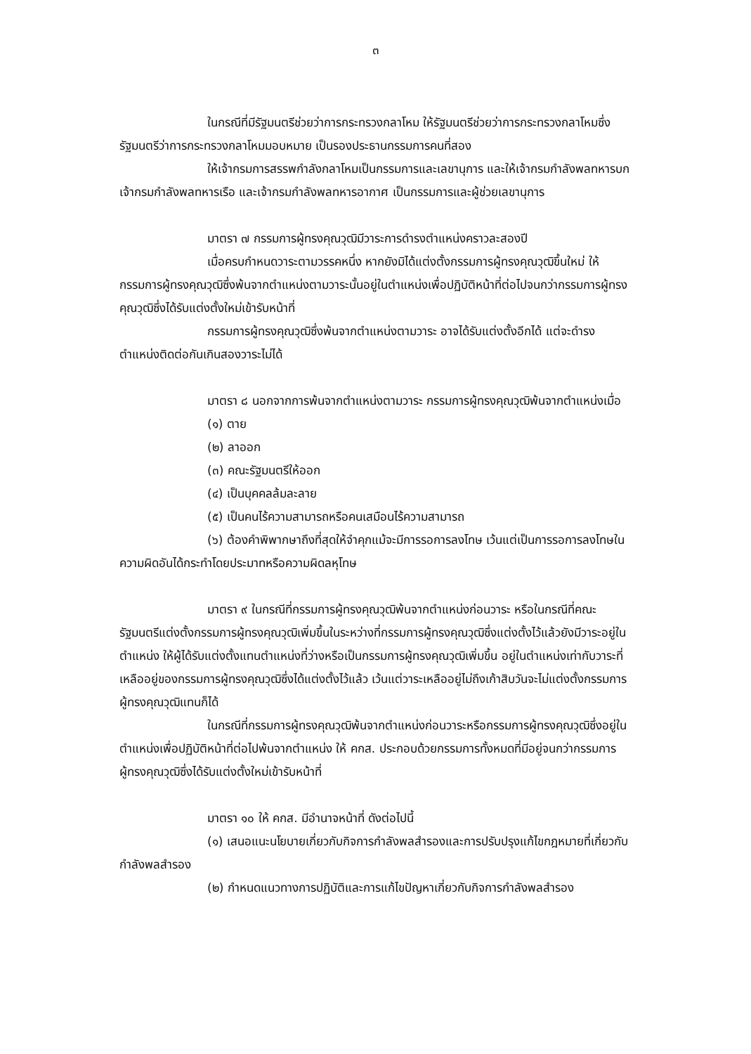๓
ในกรณีที่มีรัฐมนตรีช่วยว่าการกระทรวงกลาโหม ให้รัฐมนตรีช่วยว่าการกระทรวงกลาโหมซึ่งรัฐมนตรีว่าการกระทรวงกลาโหมมอบหมาย เป็นรองประธานกรรมการคนที่สอง
ให้เจ้ากรมการสรรพกำลังกลาโหมเป็นกรรมการและเลขานุการ และให้เจ้ากรมกำลังพลทหารบก เจ้ากรมกำลังพลทหารเรือ และเจ้ากรมกำลังพลทหารอากาศ เป็นกรรมการและผู้ช่วยเลขานุการ
มาตรา ๗ กรรมการผู้ทรงคุณวุฒิมีวาระการดำรงตำแหน่งคราวละสองปี
เมื่อครบกำหนดวาระตามวรรคหนึ่ง หากยังมิได้แต่งตั้งกรรมการผู้ทรงคุณวุฒิขึ้นใหม่ ให้กรรมการผู้ทรงคุณวุฒิซึ่งพ้นจากตำแหน่งตามวาระนั้นอยู่ในตำแหน่งเพื่อปฏิบัติหน้าที่ต่อไปจนกว่ากรรมการผู้ทรงคุณวุฒิซึ่งได้รับแต่งตั้งใหม่เข้ารับหน้าที่
กรรมการผู้ทรงคุณวุฒิซึ่งพ้นจากตำแหน่งตามวาระ อาจได้รับแต่งตั้งอีกได้ แต่จะดำรงตำแหน่งติดต่อกันเกินสองวาระไม่ได้
มาตรา ๘ นอกจากการพ้นจากตำแหน่งตามวาระ กรรมการผู้ทรงคุณวุฒิพ้นจากตำแหน่งเมื่อ
(๑) ตาย
(๒) ลาออก
(๓) คณะรัฐมนตรีให้ออก
(๔) เป็นบุคคลล้มละลาย
(๕) เป็นคนไร้ความสามารถหรือคนเสมือนไร้ความสามารถ
(๖) ต้องคำพิพากษาถึงที่สุดให้จำคุกแม้จะมีการรอการลงโทษ เว้นแต่เป็นการรอการลงโทษในความผิดอันได้กระทำโดยประมาทหรือความผิดลหุโทษ
มาตรา ๙ ในกรณีที่กรรมการผู้ทรงคุณวุฒิพ้นจากตำแหน่งก่อนวาระ หรือในกรณีที่คณะรัฐมนตรีแต่งตั้งกรรมการผู้ทรงคุณวุฒิเพิ่มขึ้นในระหว่างที่กรรมการผู้ทรงคุณวุฒิซึ่งแต่งตั้งไว้แล้วยังมีวาระอยู่ในตำแหน่ง ให้ผู้ได้รับแต่งตั้งแทนตำแหน่งที่ว่างหรือเป็นกรรมการผู้ทรงคุณวุฒิเพิ่มขึ้น อยู่ในตำแหน่งเท่ากับวาระที่เหลืออยู่ของกรรมการผู้ทรงคุณวุฒิซึ่งได้แต่งตั้งไว้แล้ว เว้นแต่วาระเหลืออยู่ไม่ถึงเก้าสิบวันจะไม่แต่งตั้งกรรมการผู้ทรงคุณวุฒิแทนก็ได้
ในกรณีที่กรรมการผู้ทรงคุณวุฒิพ้นจากตำแหน่งก่อนวาระหรือกรรมการผู้ทรงคุณวุฒิซึ่งอยู่ในตำแหน่งเพื่อปฏิบัติหน้าที่ต่อไปพ้นจากตำแหน่ง ให้ คกส. ประกอบด้วยกรรมการทั้งหมดที่มีอยู่จนกว่ากรรมการผู้ทรงคุณวุฒิซึ่งได้รับแต่งตั้งใหม่เข้ารับหน้าที่
มาตรา ๑๐ ให้ คกส. มีอำนาจหน้าที่ ดังต่อไปนี้
(๑) เสนอแนะนโยบายเกี่ยวกับกิจการกำลังพลสำรองและการปรับปรุงแก้ไขกฎหมายที่เกี่ยวกับกำลังพลสำรอง
(๒) กำหนดแนวทางการปฏิบัติและการแก้ไขปัญหาเกี่ยวกับกิจการกำลังพลสำรอง